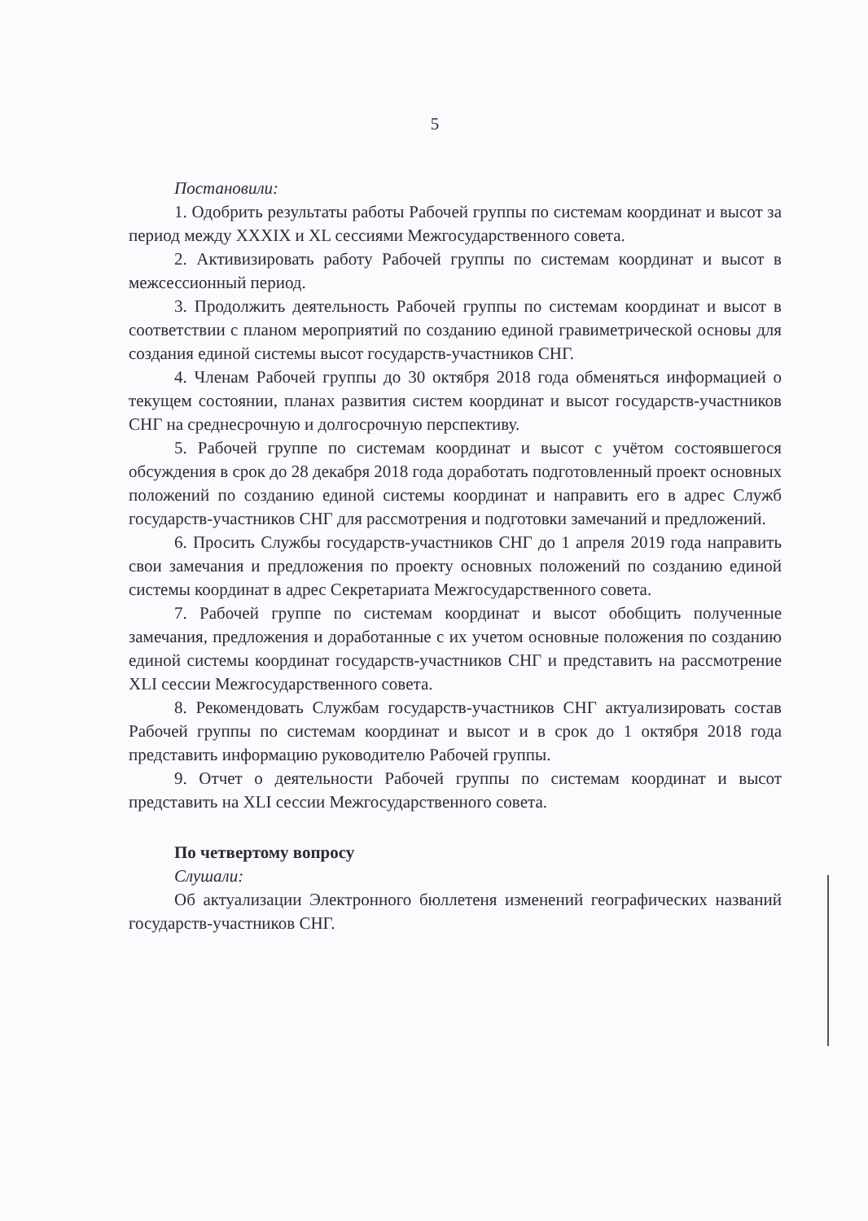5
Постановили:
1. Одобрить результаты работы Рабочей группы по системам координат и высот за период между XXXIX и XL сессиями Межгосударственного совета.
2. Активизировать работу Рабочей группы по системам координат и высот в межсессионный период.
3. Продолжить деятельность Рабочей группы по системам координат и высот в соответствии с планом мероприятий по созданию единой гравиметрической основы для создания единой системы высот государств-участников СНГ.
4. Членам Рабочей группы до 30 октября 2018 года обменяться информацией о текущем состоянии, планах развития систем координат и высот государств-участников СНГ на среднесрочную и долгосрочную перспективу.
5. Рабочей группе по системам координат и высот с учётом состоявшегося обсуждения в срок до 28 декабря 2018 года доработать подготовленный проект основных положений по созданию единой системы координат и направить его в адрес Служб государств-участников СНГ для рассмотрения и подготовки замечаний и предложений.
6. Просить Службы государств-участников СНГ до 1 апреля 2019 года направить свои замечания и предложения по проекту основных положений по созданию единой системы координат в адрес Секретариата Межгосударственного совета.
7. Рабочей группе по системам координат и высот обобщить полученные замечания, предложения и доработанные с их учетом основные положения по созданию единой системы координат государств-участников СНГ и представить на рассмотрение XLI сессии Межгосударственного совета.
8. Рекомендовать Службам государств-участников СНГ актуализировать состав Рабочей группы по системам координат и высот и в срок до 1 октября 2018 года представить информацию руководителю Рабочей группы.
9. Отчет о деятельности Рабочей группы по системам координат и высот представить на XLI сессии Межгосударственного совета.
По четвертому вопросу
Слушали:
Об актуализации Электронного бюллетеня изменений географических названий государств-участников СНГ.